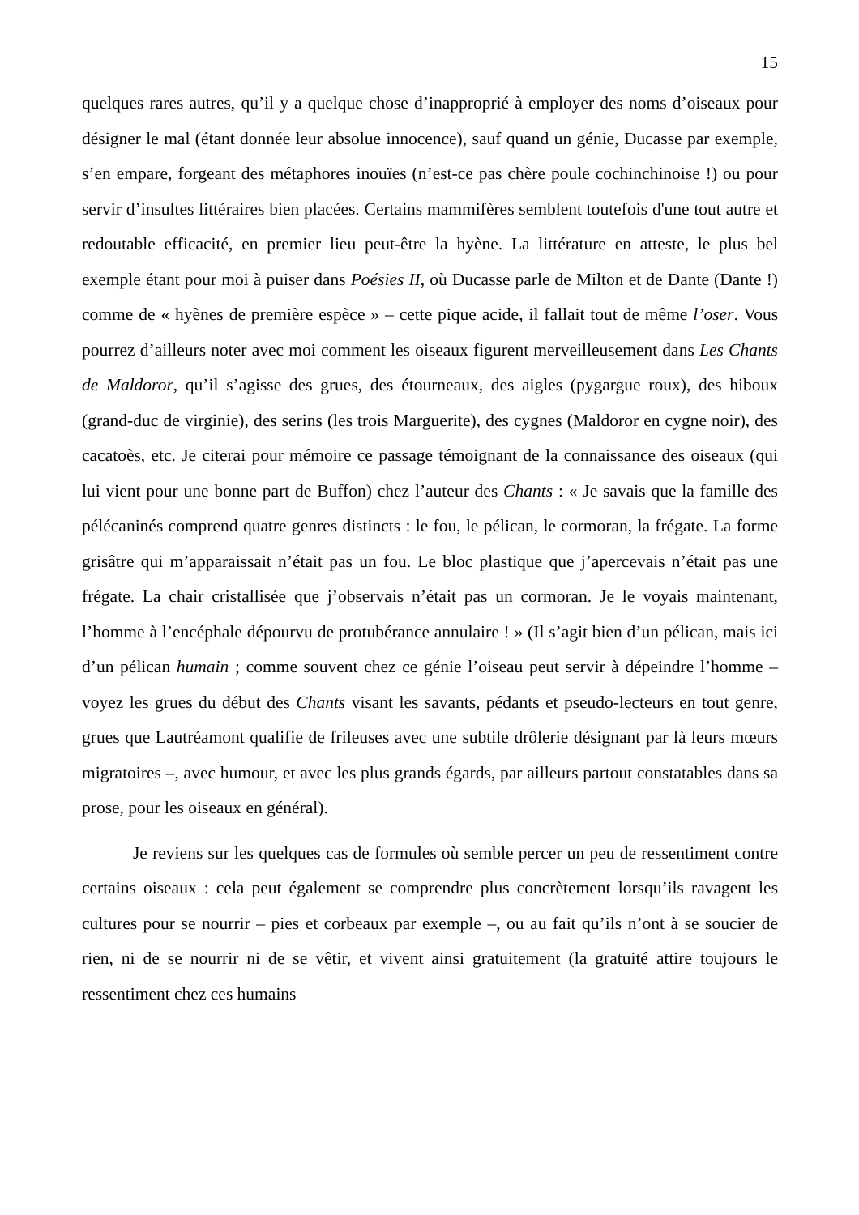15
quelques rares autres, qu’il y a quelque chose d’inapproprié à employer des noms d’oiseaux pour désigner le mal (étant donnée leur absolue innocence), sauf quand un génie, Ducasse par exemple, s’en empare, forgeant des métaphores inouïes (n’est-ce pas chère poule cochinchinoise !) ou pour servir d’insultes littéraires bien placées. Certains mammifères semblent toutefois d'une tout autre et redoutable efficacité, en premier lieu peut-être la hyène. La littérature en atteste, le plus bel exemple étant pour moi à puiser dans Poésies II, où Ducasse parle de Milton et de Dante (Dante !) comme de « hyènes de première espèce » – cette pique acide, il fallait tout de même l’oser. Vous pourrez d’ailleurs noter avec moi comment les oiseaux figurent merveilleusement dans Les Chants de Maldoror, qu’il s’agisse des grues, des étourneaux, des aigles (pygargue roux), des hiboux (grand-duc de virginie), des serins (les trois Marguerite), des cygnes (Maldoror en cygne noir), des cacatoès, etc. Je citerai pour mémoire ce passage témoignant de la connaissance des oiseaux (qui lui vient pour une bonne part de Buffon) chez l’auteur des Chants : « Je savais que la famille des pélécaninés comprend quatre genres distincts : le fou, le pélican, le cormoran, la frégate. La forme grisâtre qui m’apparaissait n’était pas un fou. Le bloc plastique que j’apercevais n’était pas une frégate. La chair cristallisée que j’observais n’était pas un cormoran. Je le voyais maintenant, l’homme à l’encéphale dépourvu de protubérance annulaire ! » (Il s’agit bien d’un pélican, mais ici d’un pélican humain ; comme souvent chez ce génie l’oiseau peut servir à dépeindre l’homme – voyez les grues du début des Chants visant les savants, pédants et pseudo-lecteurs en tout genre, grues que Lautréamont qualifie de frileuses avec une subtile drôlerie désignant par là leurs mœurs migratoires –, avec humour, et avec les plus grands égards, par ailleurs partout constatables dans sa prose, pour les oiseaux en général).
Je reviens sur les quelques cas de formules où semble percer un peu de ressentiment contre certains oiseaux : cela peut également se comprendre plus concrètement lorsqu’ils ravagent les cultures pour se nourrir – pies et corbeaux par exemple –, ou au fait qu’ils n’ont à se soucier de rien, ni de se nourrir ni de se vêtir, et vivent ainsi gratuitement (la gratuité attire toujours le ressentiment chez ces humains